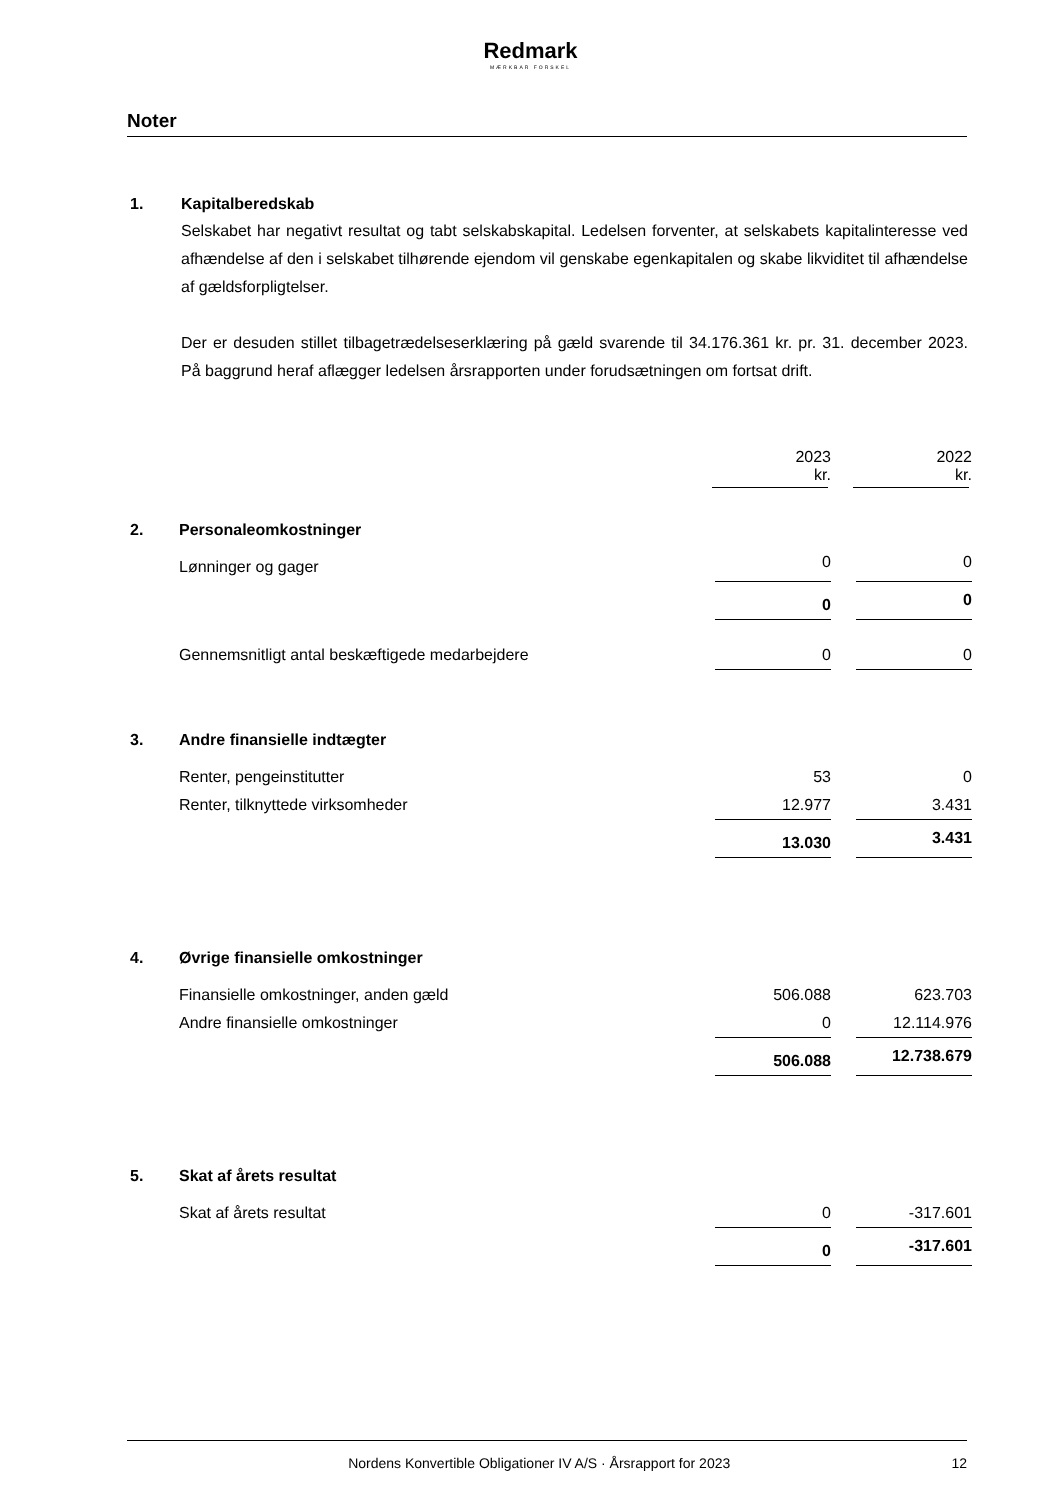Redmark
MÆRKBAR FORSKEL
Noter
1. Kapitalberedskab
Selskabet har negativt resultat og tabt selskabskapital. Ledelsen forventer, at selskabets kapitalinteresse ved afhændelse af den i selskabet tilhørende ejendom vil genskabe egenkapitalen og skabe likviditet til afhændelse af gældsforpligtelser.
Der er desuden stillet tilbagetrædelseserklæring på gæld svarende til 34.176.361 kr. pr. 31. december 2023. På baggrund heraf aflægger ledelsen årsrapporten under forudsætningen om fortsat drift.
| | | 2023 kr. | | 2022 kr. |
| 2. | Personaleomkostninger | | | |
| | Lønninger og gager | 0 | | 0 |
| | | 0 | | 0 |
| | Gennemsnitligt antal beskæftigede medarbejdere | 0 | | 0 |
| 3. | Andre finansielle indtægter | | | |
| | Renter, pengeinstitutter | 53 | | 0 |
| | Renter, tilknyttede virksomheder | 12.977 | | 3.431 |
| | | 13.030 | | 3.431 |
| 4. | Øvrige finansielle omkostninger | | | |
| | Finansielle omkostninger, anden gæld | 506.088 | | 623.703 |
| | Andre finansielle omkostninger | 0 | | 12.114.976 |
| | | 506.088 | | 12.738.679 |
| 5. | Skat af årets resultat | | | |
| | Skat af årets resultat | 0 | | -317.601 |
| | | 0 | | -317.601 |
Nordens Konvertible Obligationer IV A/S · Årsrapport for 2023 12